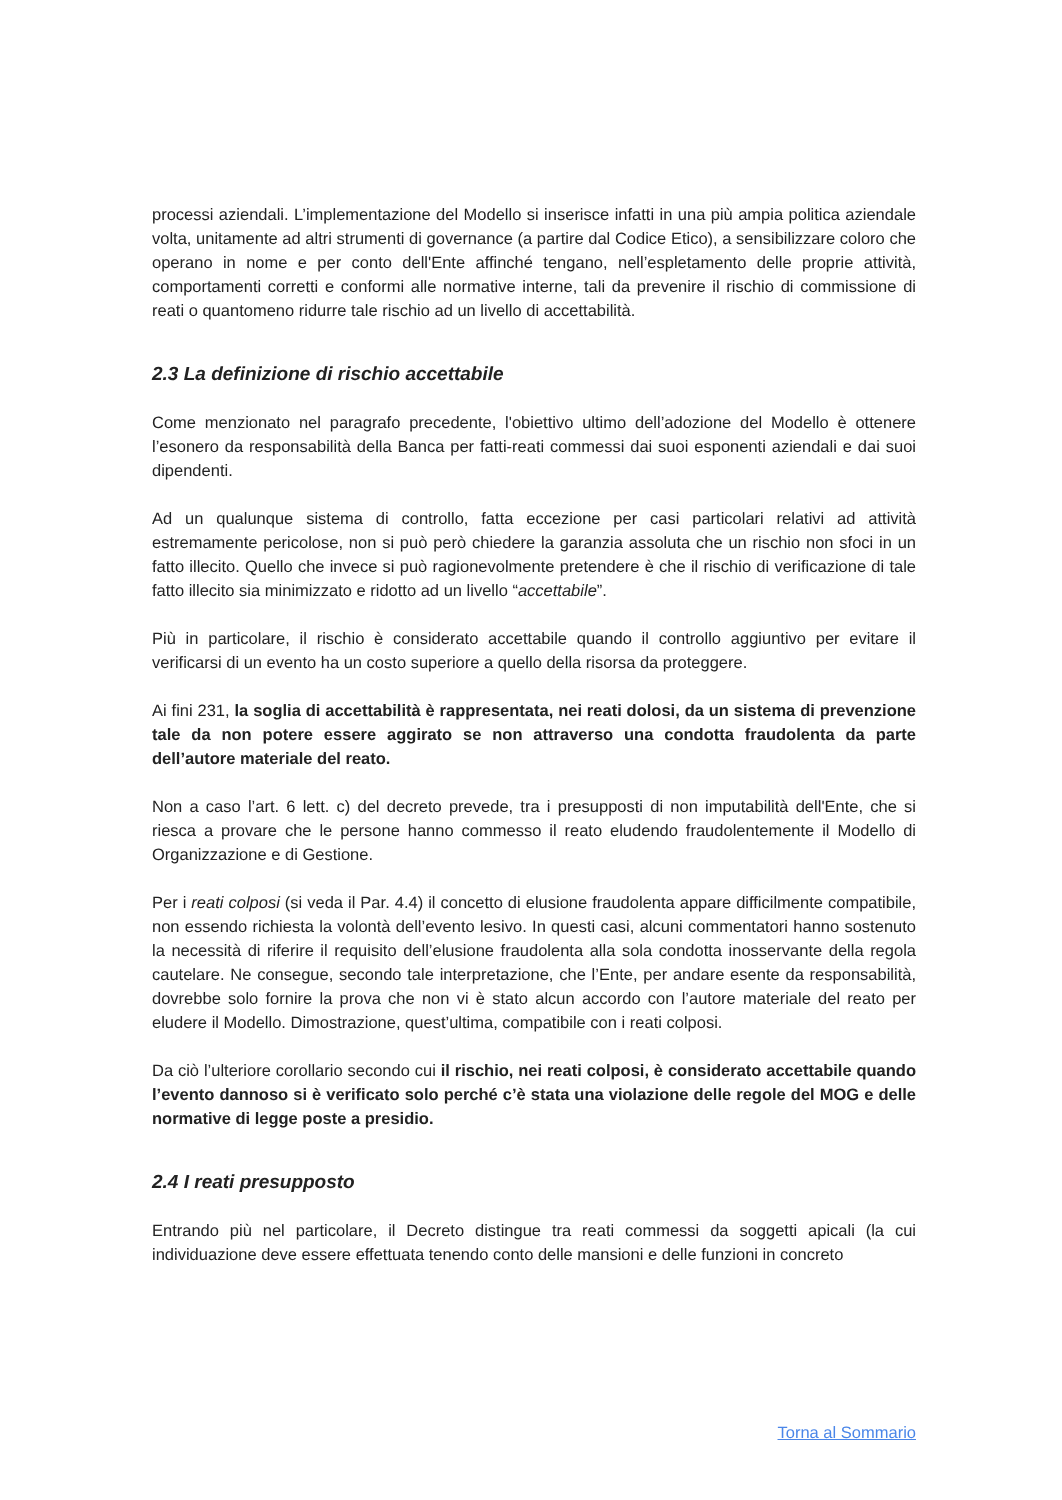processi aziendali. L’implementazione del Modello si inserisce infatti in una più ampia politica aziendale volta, unitamente ad altri strumenti di governance (a partire dal Codice Etico), a sensibilizzare coloro che operano in nome e per conto dell'Ente affinché tengano, nell’espletamento delle proprie attività, comportamenti corretti e conformi alle normative interne, tali da prevenire il rischio di commissione di reati o quantomeno ridurre tale rischio ad un livello di accettabilità.
2.3 La definizione di rischio accettabile
Come menzionato nel paragrafo precedente, l'obiettivo ultimo dell’adozione del Modello è ottenere l’esonero da responsabilità della Banca per fatti-reati commessi dai suoi esponenti aziendali e dai suoi dipendenti.
Ad un qualunque sistema di controllo, fatta eccezione per casi particolari relativi ad attività estremamente pericolose, non si può però chiedere la garanzia assoluta che un rischio non sfoci in un fatto illecito. Quello che invece si può ragionevolmente pretendere è che il rischio di verificazione di tale fatto illecito sia minimizzato e ridotto ad un livello “accettabile”.
Più in particolare, il rischio è considerato accettabile quando il controllo aggiuntivo per evitare il verificarsi di un evento ha un costo superiore a quello della risorsa da proteggere.
Ai fini 231, la soglia di accettabilità è rappresentata, nei reati dolosi, da un sistema di prevenzione tale da non potere essere aggirato se non attraverso una condotta fraudolenta da parte dell’autore materiale del reato.
Non a caso l’art. 6 lett. c) del decreto prevede, tra i presupposti di non imputabilità dell'Ente, che si riesca a provare che le persone hanno commesso il reato eludendo fraudolentemente il Modello di Organizzazione e di Gestione.
Per i reati colposi (si veda il Par. 4.4) il concetto di elusione fraudolenta appare difficilmente compatibile, non essendo richiesta la volontà dell’evento lesivo. In questi casi, alcuni commentatori hanno sostenuto la necessità di riferire il requisito dell’elusione fraudolenta alla sola condotta inosservante della regola cautelare. Ne consegue, secondo tale interpretazione, che l’Ente, per andare esente da responsabilità, dovrebbe solo fornire la prova che non vi è stato alcun accordo con l’autore materiale del reato per eludere il Modello. Dimostrazione, quest’ultima, compatibile con i reati colposi.
Da ciò l’ulteriore corollario secondo cui il rischio, nei reati colposi, è considerato accettabile quando l’evento dannoso si è verificato solo perché c’è stata una violazione delle regole del MOG e delle normative di legge poste a presidio.
2.4 I reati presupposto
Entrando più nel particolare, il Decreto distingue tra reati commessi da soggetti apicali (la cui individuazione deve essere effettuata tenendo conto delle mansioni e delle funzioni in concreto
Torna al Sommario